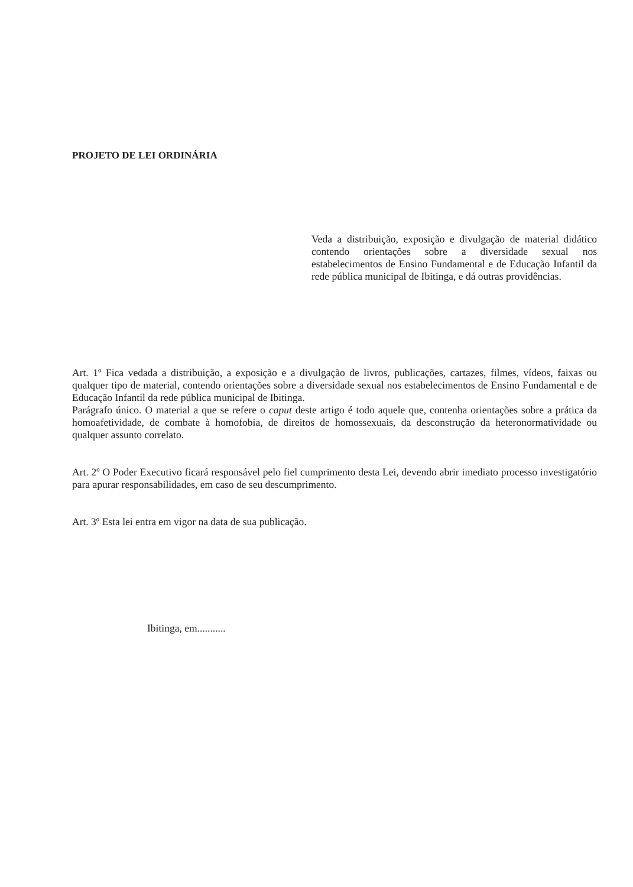PROJETO DE LEI ORDINÁRIA
Veda a distribuição, exposição e divulgação de material didático contendo orientações sobre a diversidade sexual nos estabelecimentos de Ensino Fundamental e de Educação Infantil da rede pública municipal de Ibitinga, e dá outras providências.
Art. 1º Fica vedada a distribuição, a exposição e a divulgação de livros, publicações, cartazes, filmes, vídeos, faixas ou qualquer tipo de material, contendo orientações sobre a diversidade sexual nos estabelecimentos de Ensino Fundamental e de Educação Infantil da rede pública municipal de Ibitinga.
Parágrafo único. O material a que se refere o caput deste artigo é todo aquele que, contenha orientações sobre a prática da homoafetividade, de combate à homofobia, de direitos de homossexuais, da desconstrução da heteronormatividade ou qualquer assunto correlato.
Art. 2º O Poder Executivo ficará responsável pelo fiel cumprimento desta Lei, devendo abrir imediato processo investigatório para apurar responsabilidades, em caso de seu descumprimento.
Art. 3º Esta lei entra em vigor na data de sua publicação.
Ibitinga, em...........